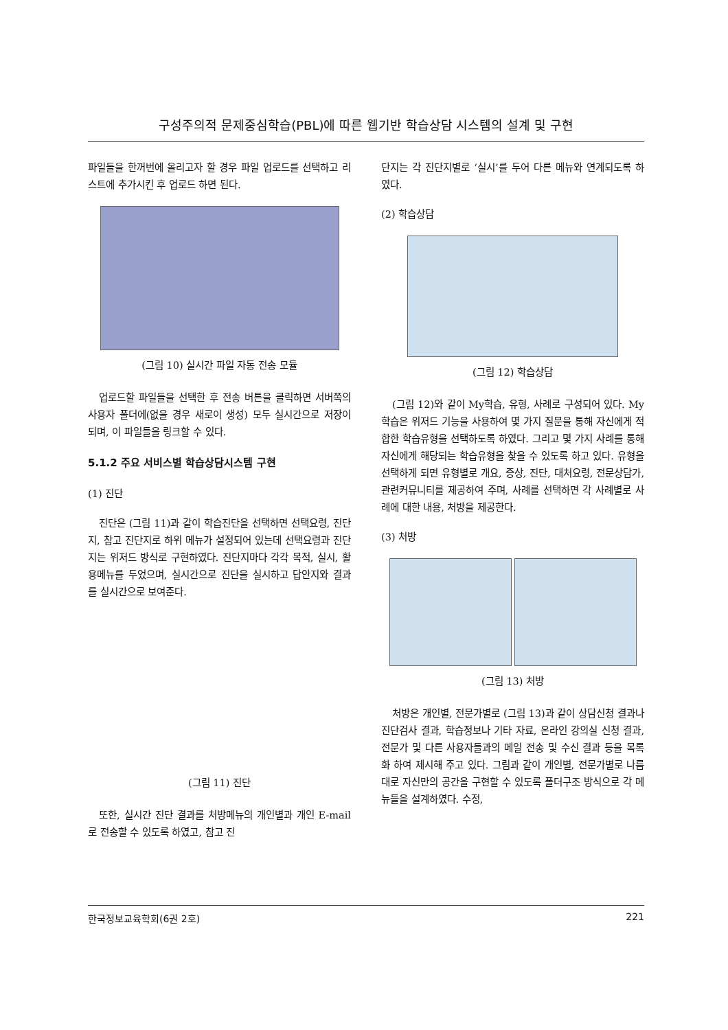구성주의적 문제중심학습(PBL)에 따른 웹기반 학습상담 시스템의 설계 및 구현
파일들을 한꺼번에 올리고자 할 경우 파일 업로드를 선택하고 리스트에 추가시킨 후 업로드 하면 된다.
(그림 10) 실시간 파일 자동 전송 모듈
업로드할 파일들을 선택한 후 전송 버튼을 클릭하면 서버쪽의 사용자 폴더에(없을 경우 새로이 생성) 모두 실시간으로 저장이 되며, 이 파일들을 링크할 수 있다.
5.1.2 주요 서비스별 학습상담시스템 구현
(1) 진단
진단은 (그림 11)과 같이 학습진단을 선택하면 선택요령, 진단지, 참고 진단지로 하위 메뉴가 설정되어 있는데 선택요령과 진단지는 위저드 방식로 구현하였다. 진단지마다 각각 목적, 실시, 활용메뉴를 두었으며, 실시간으로 진단을 실시하고 답안지와 결과를 실시간으로 보여준다.
(그림 11) 진단
또한, 실시간 진단 결과를 처방메뉴의 개인별과 개인 E-mail로 전송할 수 있도록 하였고, 참고 진
단지는 각 진단지별로 ‘실시’를 두어 다른 메뉴와 연계되도록 하였다.
(2) 학습상담
(그림 12) 학습상담
(그림 12)와 같이 My학습, 유형, 사례로 구성되어 있다. My학습은 위저드 기능을 사용하여 몇 가지 질문을 통해 자신에게 적합한 학습유형을 선택하도록 하였다. 그리고 몇 가지 사례를 통해 자신에게 해당되는 학습유형을 찾을 수 있도록 하고 있다. 유형을 선택하게 되면 유형별로 개요, 증상, 진단, 대처요령, 전문상담가, 관련커뮤니티를 제공하여 주며, 사례를 선택하면 각 사례별로 사례에 대한 내용, 처방을 제공한다.
(3) 처방
(그림 13) 처방
처방은 개인별, 전문가별로 (그림 13)과 같이 상담신청 결과나 진단검사 결과, 학습정보나 기타 자료, 온라인 강의실 신청 결과, 전문가 및 다른 사용자들과의 메일 전송 및 수신 결과 등을 목록화 하여 제시해 주고 있다. 그림과 같이 개인별, 전문가별로 나름대로 자신만의 공간을 구현할 수 있도록 폴더구조 방식으로 각 메뉴들을 설계하였다. 수정,
한국정보교육학회(6권 2호) 221